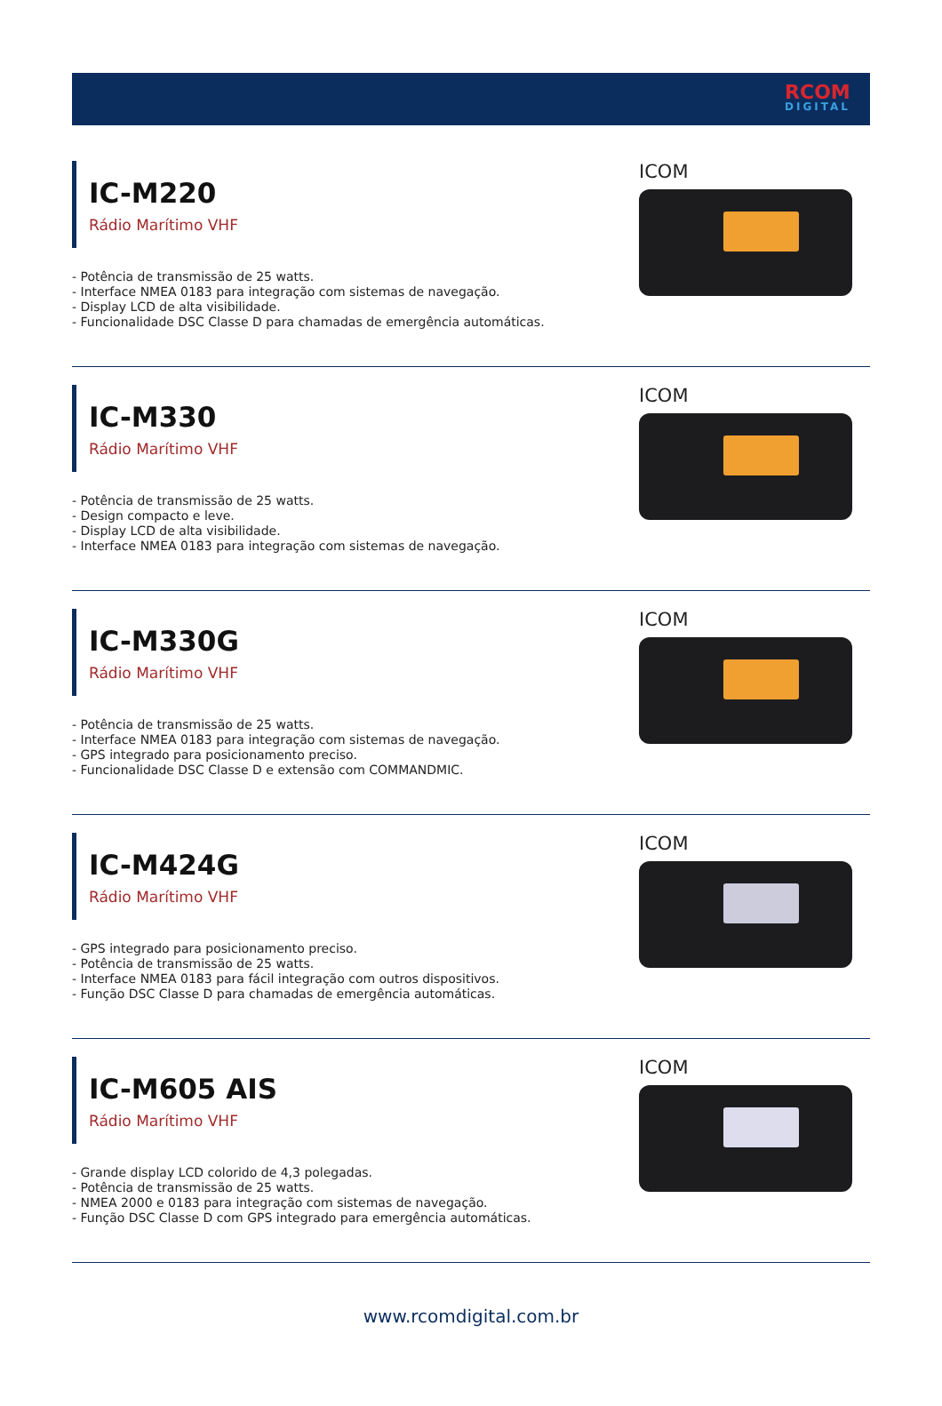RCOM
DIGITAL
IC-M220
Rádio Marítimo VHF
- Potência de transmissão de 25 watts.
- Interface NMEA 0183 para integração com sistemas de navegação.
- Display LCD de alta visibilidade.
- Funcionalidade DSC Classe D para chamadas de emergência automáticas.
ICOM
IC-M330
Rádio Marítimo VHF
- Potência de transmissão de 25 watts.
- Design compacto e leve.
- Display LCD de alta visibilidade.
- Interface NMEA 0183 para integração com sistemas de navegação.
ICOM
IC-M330G
Rádio Marítimo VHF
- Potência de transmissão de 25 watts.
- Interface NMEA 0183 para integração com sistemas de navegação.
- GPS integrado para posicionamento preciso.
- Funcionalidade DSC Classe D e extensão com COMMANDMIC.
ICOM
IC-M424G
Rádio Marítimo VHF
- GPS integrado para posicionamento preciso.
- Potência de transmissão de 25 watts.
- Interface NMEA 0183 para fácil integração com outros dispositivos.
- Função DSC Classe D para chamadas de emergência automáticas.
ICOM
IC-M605 AIS
Rádio Marítimo VHF
- Grande display LCD colorido de 4,3 polegadas.
- Potência de transmissão de 25 watts.
- NMEA 2000 e 0183 para integração com sistemas de navegação.
- Função DSC Classe D com GPS integrado para emergência automáticas.
ICOM
www.rcomdigital.com.br